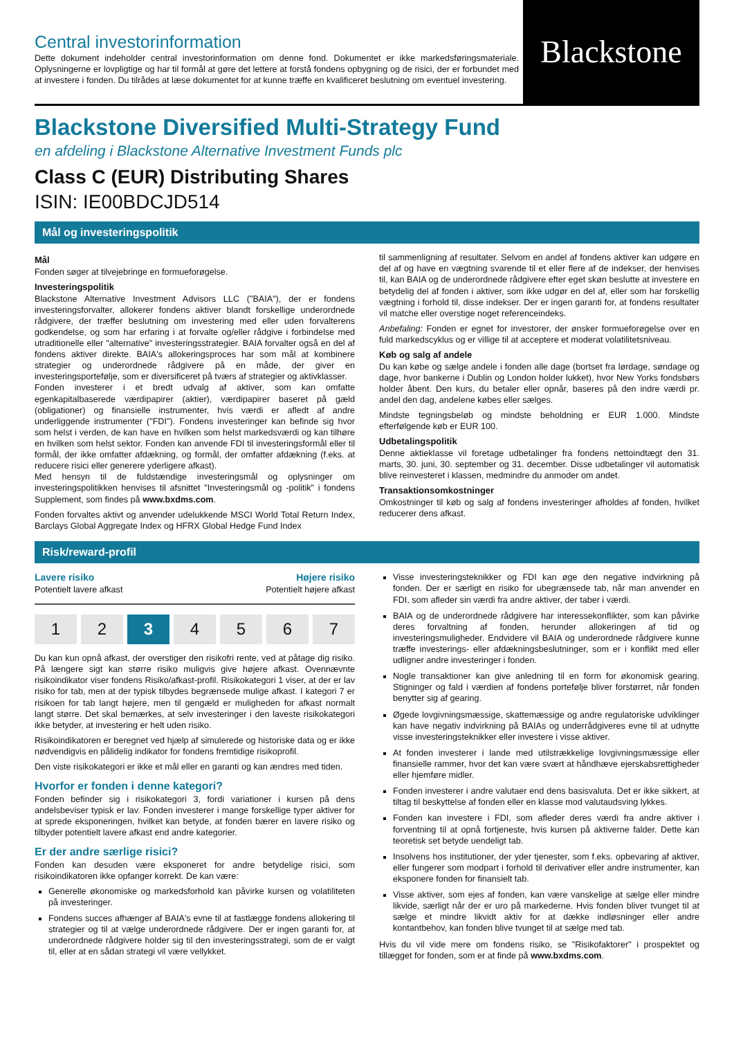Central investorinformation
Dette dokument indeholder central investorinformation om denne fond. Dokumentet er ikke markedsføringsmateriale. Oplysningerne er lovpligtige og har til formål at gøre det lettere at forstå fondens opbygning og de risici, der er forbundet med at investere i fonden. Du tilrådes at læse dokumentet for at kunne træffe en kvalificeret beslutning om eventuel investering.
Blackstone
Blackstone Diversified Multi-Strategy Fund
en afdeling i Blackstone Alternative Investment Funds plc
Class C (EUR) Distributing Shares
ISIN: IE00BDCJD514
Mål og investeringspolitik
Mål
Fonden søger at tilvejebringe en formueforøgelse.
Investeringspolitik
Blackstone Alternative Investment Advisors LLC ("BAIA"), der er fondens investeringsforvalter, allokerer fondens aktiver blandt forskellige underordnede rådgivere, der træffer beslutning om investering med eller uden forvalterens godkendelse, og som har erfaring i at forvalte og/eller rådgive i forbindelse med utraditionelle eller "alternative" investeringsstrategier. BAIA forvalter også en del af fondens aktiver direkte. BAIA's allokeringsproces har som mål at kombinere strategier og underordnede rådgivere på en måde, der giver en investeringsportefølje, som er diversificeret på tværs af strategier og aktivklasser.
Fonden investerer i et bredt udvalg af aktiver, som kan omfatte egenkapitalbaserede værdipapirer (aktier), værdipapirer baseret på gæld (obligationer) og finansielle instrumenter, hvis værdi er afledt af andre underliggende instrumenter ("FDI"). Fondens investeringer kan befinde sig hvor som helst i verden, de kan have en hvilken som helst markedsværdi og kan tilhøre en hvilken som helst sektor. Fonden kan anvende FDI til investeringsformål eller til formål, der ikke omfatter afdækning, og formål, der omfatter afdækning (f.eks. at reducere risici eller generere yderligere afkast).
Med hensyn til de fuldstændige investeringsmål og oplysninger om investeringspolitikken henvises til afsnittet "Investeringsmål og -politik" i fondens Supplement, som findes på www.bxdms.com.
Fonden forvaltes aktivt og anvender udelukkende MSCI World Total Return Index, Barclays Global Aggregate Index og HFRX Global Hedge Fund Index
til sammenligning af resultater. Selvom en andel af fondens aktiver kan udgøre en del af og have en vægtning svarende til et eller flere af de indekser, der henvises til, kan BAIA og de underordnede rådgivere efter eget skøn beslutte at investere en betydelig del af fonden i aktiver, som ikke udgør en del af, eller som har forskellig vægtning i forhold til, disse indekser. Der er ingen garanti for, at fondens resultater vil matche eller overstige noget referenceindeks.
Anbefaling: Fonden er egnet for investorer, der ønsker formueforøgelse over en fuld markedscyklus og er villige til at acceptere et moderat volatilitetsniveau.
Køb og salg af andele
Du kan købe og sælge andele i fonden alle dage (bortset fra lørdage, søndage og dage, hvor bankerne i Dublin og London holder lukket), hvor New Yorks fondsbørs holder åbent. Den kurs, du betaler eller opnår, baseres på den indre værdi pr. andel den dag, andelene købes eller sælges.
Mindste tegningsbeløb og mindste beholdning er EUR 1.000. Mindste efterfølgende køb er EUR 100.
Udbetalingspolitik
Denne aktieklasse vil foretage udbetalinger fra fondens nettoindtægt den 31. marts, 30. juni, 30. september og 31. december. Disse udbetalinger vil automatisk blive reinvesteret i klassen, medmindre du anmoder om andet.
Transaktionsomkostninger
Omkostninger til køb og salg af fondens investeringer afholdes af fonden, hvilket reducerer dens afkast.
Risk/reward-profil
Lavere risiko Højere risiko
Potentielt lavere afkast Potentielt højere afkast
1 2 3 4 5 6 7
Du kan kun opnå afkast, der overstiger den risikofri rente, ved at påtage dig risiko. På længere sigt kan større risiko muligvis give højere afkast. Ovennævnte risikoindikator viser fondens Risiko/afkast-profil. Risikokategori 1 viser, at der er lav risiko for tab, men at der typisk tilbydes begrænsede mulige afkast. I kategori 7 er risikoen for tab langt højere, men til gengæld er muligheden for afkast normalt langt større. Det skal bemærkes, at selv investeringer i den laveste risikokategori ikke betyder, at investering er helt uden risiko.
Risikoindikatoren er beregnet ved hjælp af simulerede og historiske data og er ikke nødvendigvis en pålidelig indikator for fondens fremtidige risikoprofil.
Den viste risikokategori er ikke et mål eller en garanti og kan ændres med tiden.
Hvorfor er fonden i denne kategori?
Fonden befinder sig i risikokategori 3, fordi variationer i kursen på dens andelsbeviser typisk er lav. Fonden investerer i mange forskellige typer aktiver for at sprede eksponeringen, hvilket kan betyde, at fonden bærer en lavere risiko og tilbyder potentielt lavere afkast end andre kategorier.
Er der andre særlige risici?
Fonden kan desuden være eksponeret for andre betydelige risici, som risikoindikatoren ikke opfanger korrekt. De kan være:
Generelle økonomiske og markedsforhold kan påvirke kursen og volatiliteten på investeringer.
Fondens succes afhænger af BAIA's evne til at fastlægge fondens allokering til strategier og til at vælge underordnede rådgivere. Der er ingen garanti for, at underordnede rådgivere holder sig til den investeringsstrategi, som de er valgt til, eller at en sådan strategi vil være vellykket.
Visse investeringsteknikker og FDI kan øge den negative indvirkning på fonden. Der er særligt en risiko for ubegrænsede tab, når man anvender en FDI, som afleder sin værdi fra andre aktiver, der taber i værdi.
BAIA og de underordnede rådgivere har interessekonflikter, som kan påvirke deres forvaltning af fonden, herunder allokeringen af tid og investeringsmuligheder. Endvidere vil BAIA og underordnede rådgivere kunne træffe investerings- eller afdækningsbeslutninger, som er i konflikt med eller udligner andre investeringer i fonden.
Nogle transaktioner kan give anledning til en form for økonomisk gearing. Stigninger og fald i værdien af fondens portefølje bliver forstørret, når fonden benytter sig af gearing.
Øgede lovgivningsmæssige, skattemæssige og andre regulatoriske udviklinger kan have negativ indvirkning på BAIAs og underrådgiveres evne til at udnytte visse investeringsteknikker eller investere i visse aktiver.
At fonden investerer i lande med utilstrækkelige lovgivningsmæssige eller finansielle rammer, hvor det kan være svært at håndhæve ejerskabsrettigheder eller hjemføre midler.
Fonden investerer i andre valutaer end dens basisvaluta. Det er ikke sikkert, at tiltag til beskyttelse af fonden eller en klasse mod valutaudsving lykkes.
Fonden kan investere i FDI, som afleder deres værdi fra andre aktiver i forventning til at opnå fortjeneste, hvis kursen på aktiverne falder. Dette kan teoretisk set betyde uendeligt tab.
Insolvens hos institutioner, der yder tjenester, som f.eks. opbevaring af aktiver, eller fungerer som modpart i forhold til derivativer eller andre instrumenter, kan eksponere fonden for finansielt tab.
Visse aktiver, som ejes af fonden, kan være vanskelige at sælge eller mindre likvide, særligt når der er uro på markederne. Hvis fonden bliver tvunget til at sælge et mindre likvidt aktiv for at dække indløsninger eller andre kontantbehov, kan fonden blive tvunget til at sælge med tab.
Hvis du vil vide mere om fondens risiko, se "Risikofaktorer" i prospektet og tillægget for fonden, som er at finde på www.bxdms.com.